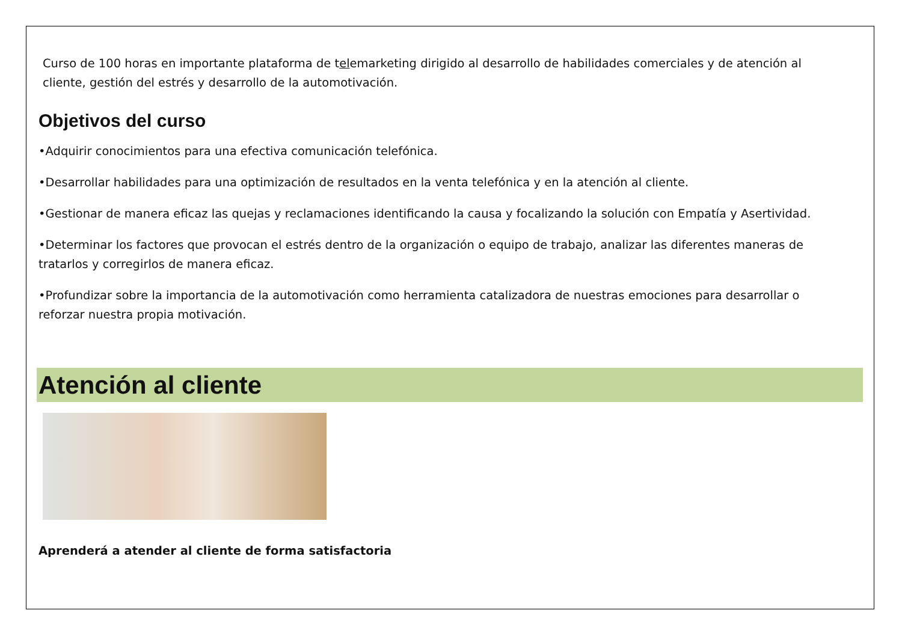Curso de 100 horas en importante plataforma de telemarketing dirigido al desarrollo de habilidades comerciales y de atención al cliente, gestión del estrés y desarrollo de la automotivación.
Objetivos del curso
•Adquirir conocimientos para una efectiva comunicación telefónica.
•Desarrollar habilidades para una optimización de resultados en la venta telefónica y en la atención al cliente.
•Gestionar de manera eficaz las quejas y reclamaciones identificando la causa y focalizando la solución con Empatía y Asertividad.
•Determinar los factores que provocan el estrés dentro de la organización o equipo de trabajo, analizar las diferentes maneras de tratarlos y corregirlos de manera eficaz.
•Profundizar sobre la importancia de la automotivación como herramienta catalizadora de nuestras emociones para desarrollar o reforzar nuestra propia motivación.
Atención al cliente
Aprenderá a atender al cliente de forma satisfactoria